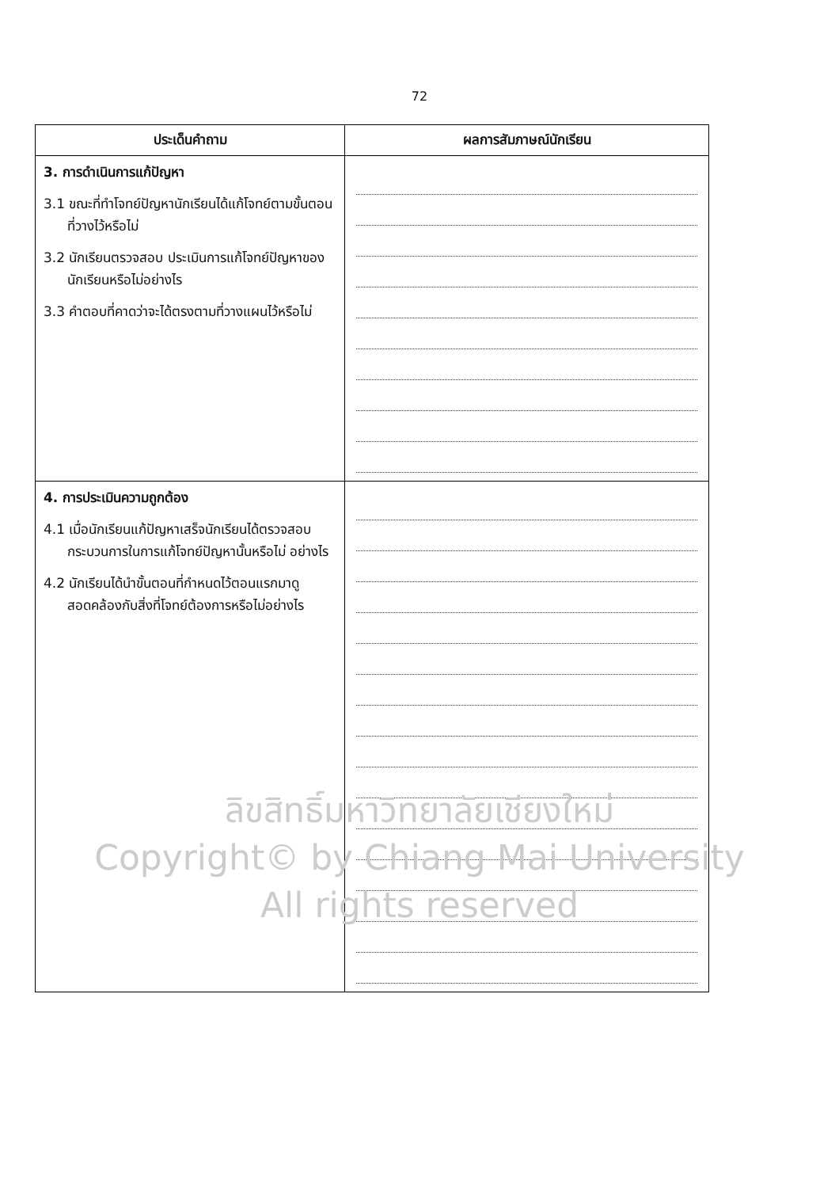72
| ประเด็นคำถาม | ผลการสัมภาษณ์นักเรียน |
| --- | --- |
| 3. การดำเนินการแก้ปัญหา 3.1 ขณะที่ทำโจทย์ปัญหานักเรียนได้แก้โจทย์ตามขั้นตอนที่วางไว้หรือไม่ 3.2 นักเรียนตรวจสอบ ประเมินการแก้โจทย์ปัญหาของนักเรียนหรือไม่อย่างไร 3.3 คำตอบที่คาดว่าจะได้ตรงตามที่วางแผนไว้หรือไม่ | |
| 4. การประเมินความถูกต้อง 4.1 เมื่อนักเรียนแก้ปัญหาเสร็จนักเรียนได้ตรวจสอบกระบวนการในการแก้โจทย์ปัญหานั้นหรือไม่ อย่างไร 4.2 นักเรียนได้นำขั้นตอนที่กำหนดไว้ตอนแรกมาดู สอดคล้องกับสิ่งที่โจทย์ต้องการหรือไม่อย่างไร | |
ลิขสิทธิ์มหาวิทยาลัยเชียงใหม่
Copyright© by Chiang Mai University
All rights reserved